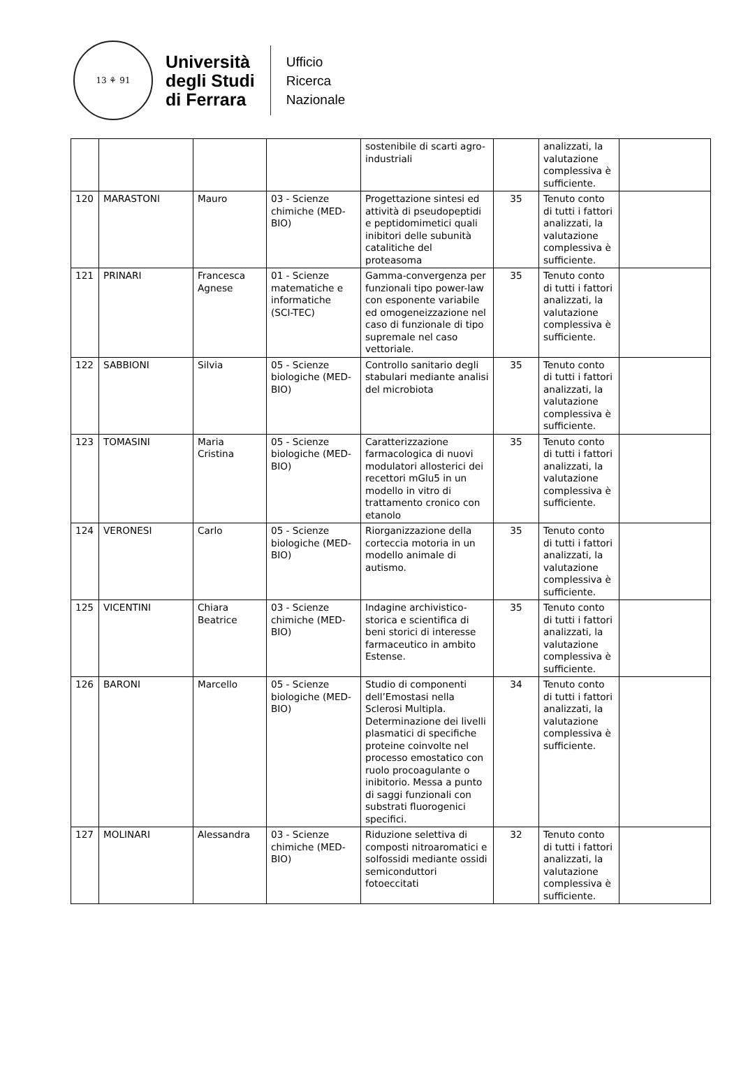13 ⚘ 91
Università
degli Studi
di Ferrara
Ufficio
Ricerca
Nazionale
| | | | | sostenibile di scarti agro-industriali | | analizzati, la valutazione complessiva è sufficiente. | |
| 120 | MARASTONI | Mauro | 03 - Scienze chimiche (MED-BIO) | Progettazione sintesi ed attività di pseudopeptidi e peptidomimetici quali inibitori delle subunità catalitiche del proteasoma | 35 | Tenuto conto di tutti i fattori analizzati, la valutazione complessiva è sufficiente. | |
| 121 | PRINARI | Francesca Agnese | 01 - Scienze matematiche e informatiche (SCI-TEC) | Gamma-convergenza per funzionali tipo power-law con esponente variabile ed omogeneizzazione nel caso di funzionale di tipo supremale nel caso vettoriale. | 35 | Tenuto conto di tutti i fattori analizzati, la valutazione complessiva è sufficiente. | |
| 122 | SABBIONI | Silvia | 05 - Scienze biologiche (MED-BIO) | Controllo sanitario degli stabulari mediante analisi del microbiota | 35 | Tenuto conto di tutti i fattori analizzati, la valutazione complessiva è sufficiente. | |
| 123 | TOMASINI | Maria Cristina | 05 - Scienze biologiche (MED-BIO) | Caratterizzazione farmacologica di nuovi modulatori allosterici dei recettori mGlu5 in un modello in vitro di trattamento cronico con etanolo | 35 | Tenuto conto di tutti i fattori analizzati, la valutazione complessiva è sufficiente. | |
| 124 | VERONESI | Carlo | 05 - Scienze biologiche (MED-BIO) | Riorganizzazione della corteccia motoria in un modello animale di autismo. | 35 | Tenuto conto di tutti i fattori analizzati, la valutazione complessiva è sufficiente. | |
| 125 | VICENTINI | Chiara Beatrice | 03 - Scienze chimiche (MED-BIO) | Indagine archivistico-storica e scientifica di beni storici di interesse farmaceutico in ambito Estense. | 35 | Tenuto conto di tutti i fattori analizzati, la valutazione complessiva è sufficiente. | |
| 126 | BARONI | Marcello | 05 - Scienze biologiche (MED-BIO) | Studio di componenti dell’Emostasi nella Sclerosi Multipla. Determinazione dei livelli plasmatici di specifiche proteine coinvolte nel processo emostatico con ruolo procoagulante o inibitorio. Messa a punto di saggi funzionali con substrati fluorogenici specifici. | 34 | Tenuto conto di tutti i fattori analizzati, la valutazione complessiva è sufficiente. | |
| 127 | MOLINARI | Alessandra | 03 - Scienze chimiche (MED-BIO) | Riduzione selettiva di composti nitroaromatici e solfossidi mediante ossidi semiconduttori fotoeccitati | 32 | Tenuto conto di tutti i fattori analizzati, la valutazione complessiva è sufficiente. | |